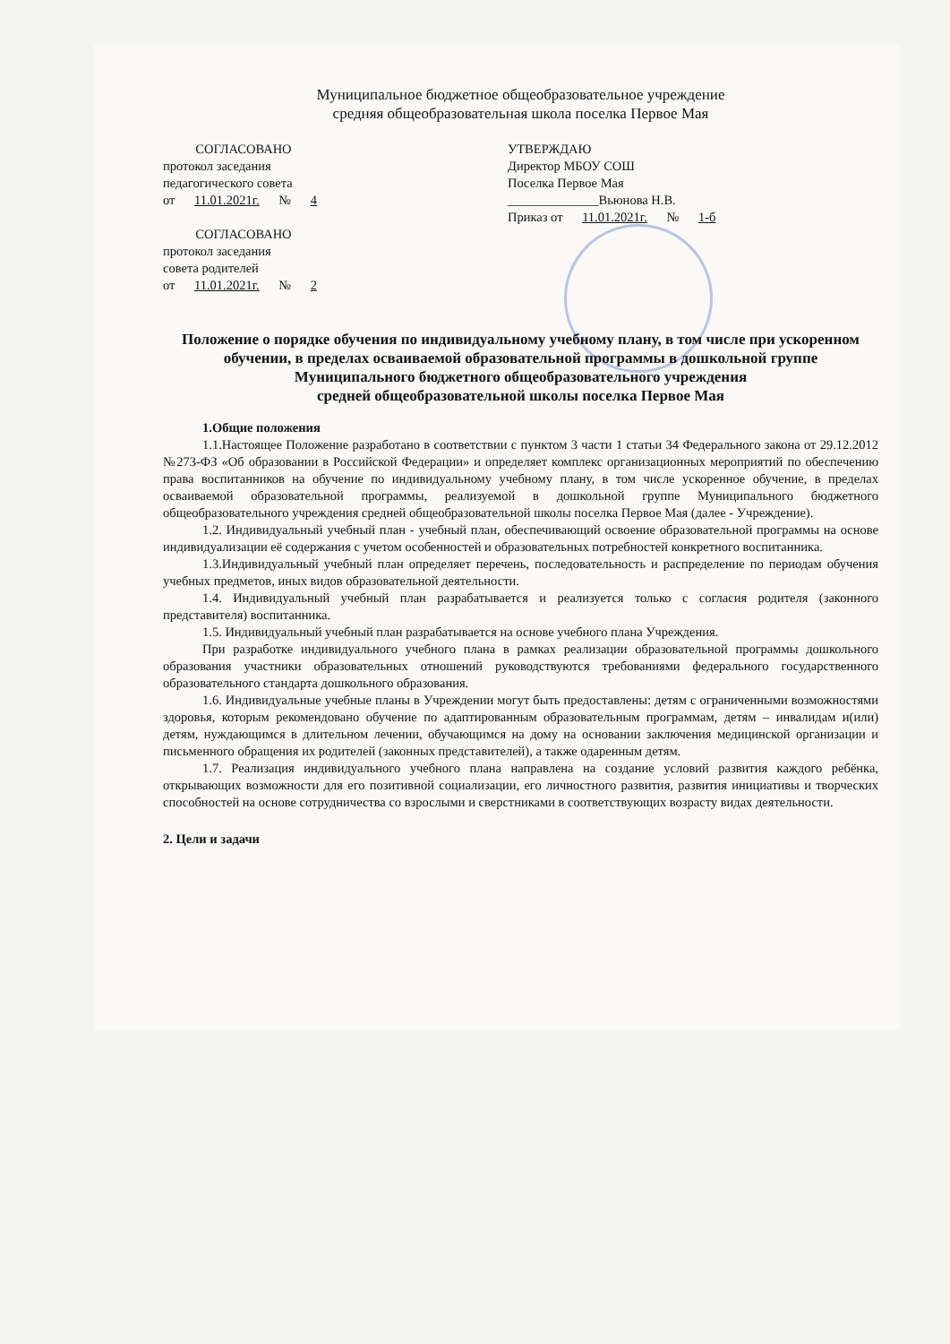Муниципальное бюджетное общеобразовательное учреждение
средняя общеобразовательная школа поселка Первое Мая
СОГЛАСОВАНО
протокол заседания
педагогического совета
от 11.01.2021г. № 4
СОГЛАСОВАНО
протокол заседания
совета родителей
от 11.01.2021г. № 2
УТВЕРЖДАЮ
Директор МБОУ СОШ
Поселка Первое Мая
______________Вьюнова Н.В.
Приказ от 11.01.2021г. № 1-б
Положение о порядке обучения по индивидуальному учебному плану, в том числе при ускоренном обучении, в пределах осваиваемой образовательной программы в дошкольной группе
Муниципального бюджетного общеобразовательного учреждения
средней общеобразовательной школы поселка Первое Мая
1.Общие положения
1.1.Настоящее Положение разработано в соответствии с пунктом 3 части 1 статьи 34 Федерального закона от 29.12.2012 №273-ФЗ «Об образовании в Российской Федерации» и определяет комплекс организационных мероприятий по обеспечению права воспитанников на обучение по индивидуальному учебному плану, в том числе ускоренное обучение, в пределах осваиваемой образовательной программы, реализуемой в дошкольной группе Муниципального бюджетного общеобразовательного учреждения средней общеобразовательной школы поселка Первое Мая (далее - Учреждение).
1.2. Индивидуальный учебный план - учебный план, обеспечивающий освоение образовательной программы на основе индивидуализации её содержания с учетом особенностей и образовательных потребностей конкретного воспитанника.
1.3.Индивидуальный учебный план определяет перечень, последовательность и распределение по периодам обучения учебных предметов, иных видов образовательной деятельности.
1.4. Индивидуальный учебный план разрабатывается и реализуется только с согласия родителя (законного представителя) воспитанника.
1.5. Индивидуальный учебный план разрабатывается на основе учебного плана Учреждения.
При разработке индивидуального учебного плана в рамках реализации образовательной программы дошкольного образования участники образовательных отношений руководствуются требованиями федерального государственного образовательного стандарта дошкольного образования.
1.6. Индивидуальные учебные планы в Учреждении могут быть предоставлены: детям с ограниченными возможностями здоровья, которым рекомендовано обучение по адаптированным образовательным программам, детям – инвалидам и(или) детям, нуждающимся в длительном лечении, обучающимся на дому на основании заключения медицинской организации и письменного обращения их родителей (законных представителей), а также одаренным детям.
1.7. Реализация индивидуального учебного плана направлена на создание условий развития каждого ребёнка, открывающих возможности для его позитивной социализации, его личностного развития, развития инициативы и творческих способностей на основе сотрудничества со взрослыми и сверстниками в соответствующих возрасту видах деятельности.
2. Цели и задачи